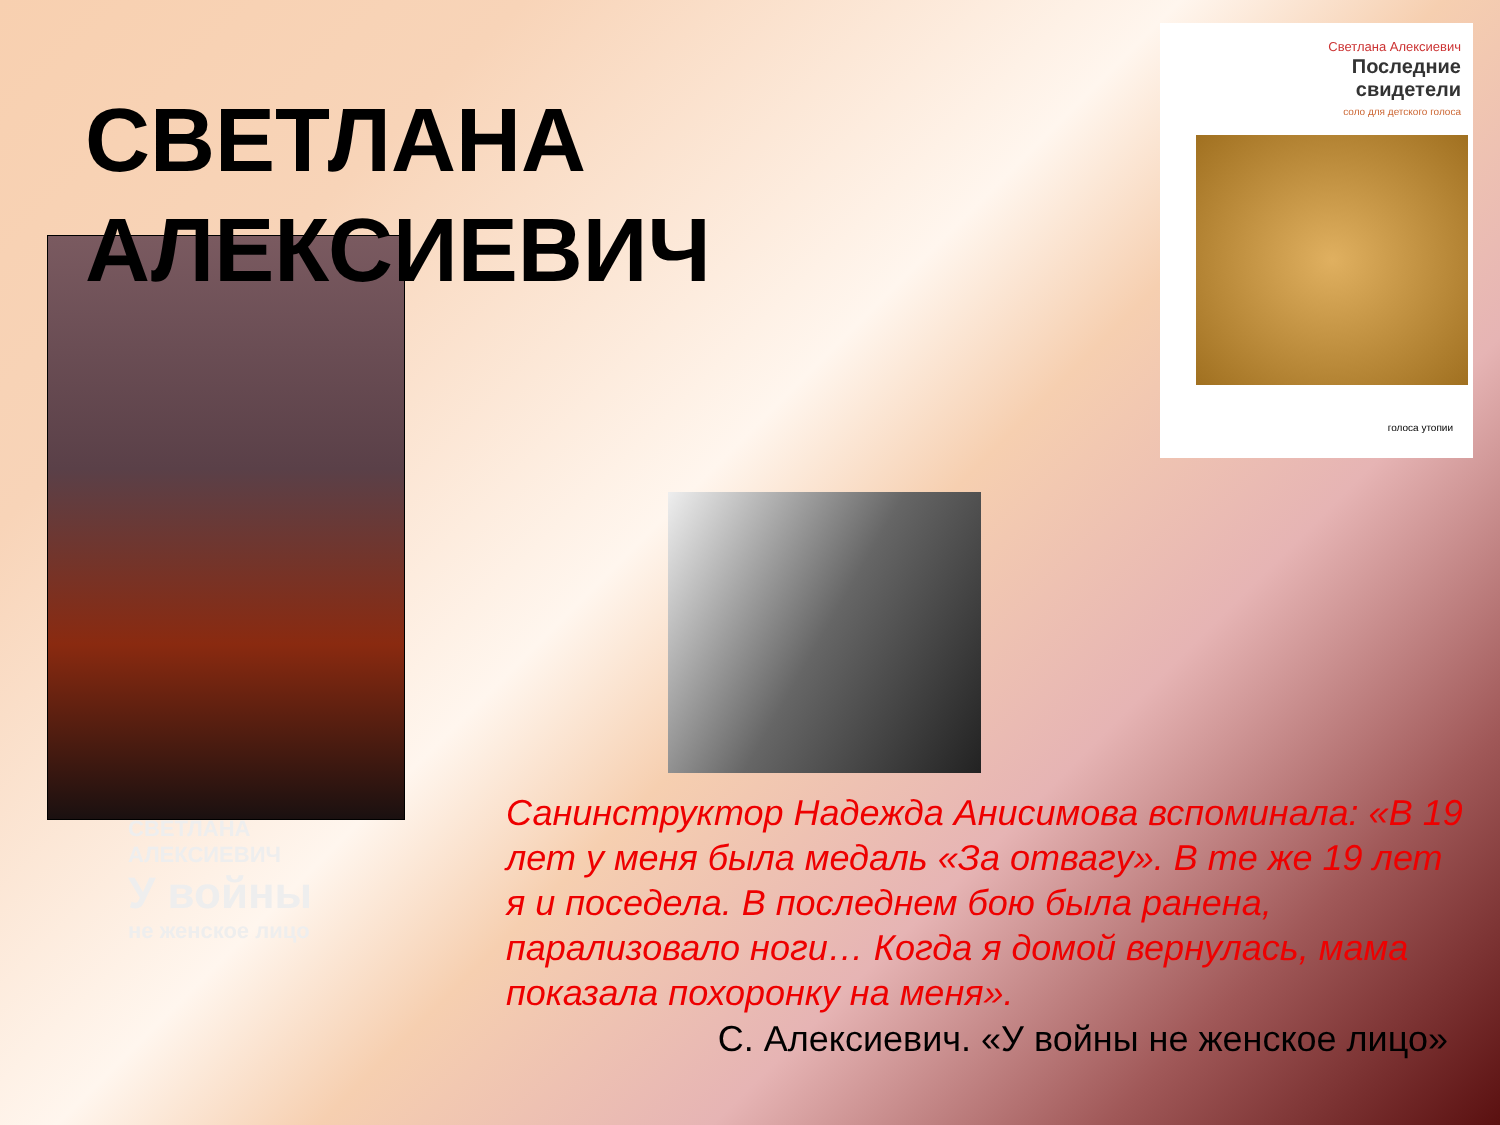СВЕТЛАНА АЛЕКСИЕВИЧ
У войны
не женское лицо
Светлана Алексиевич
Последние
свидетели
соло для детского голоса
голоса утопии
СВЕТЛАНА
АЛЕКСИЕВИЧ
Санинструктор Надежда Анисимова вспоминала: «В 19 лет у меня была медаль «За отвагу». В те же 19 лет я и поседела. В последнем бою была ранена, парализовало ноги… Когда я домой вернулась, мама показала похоронку на меня».
С. Алексиевич. «У войны не женское лицо»